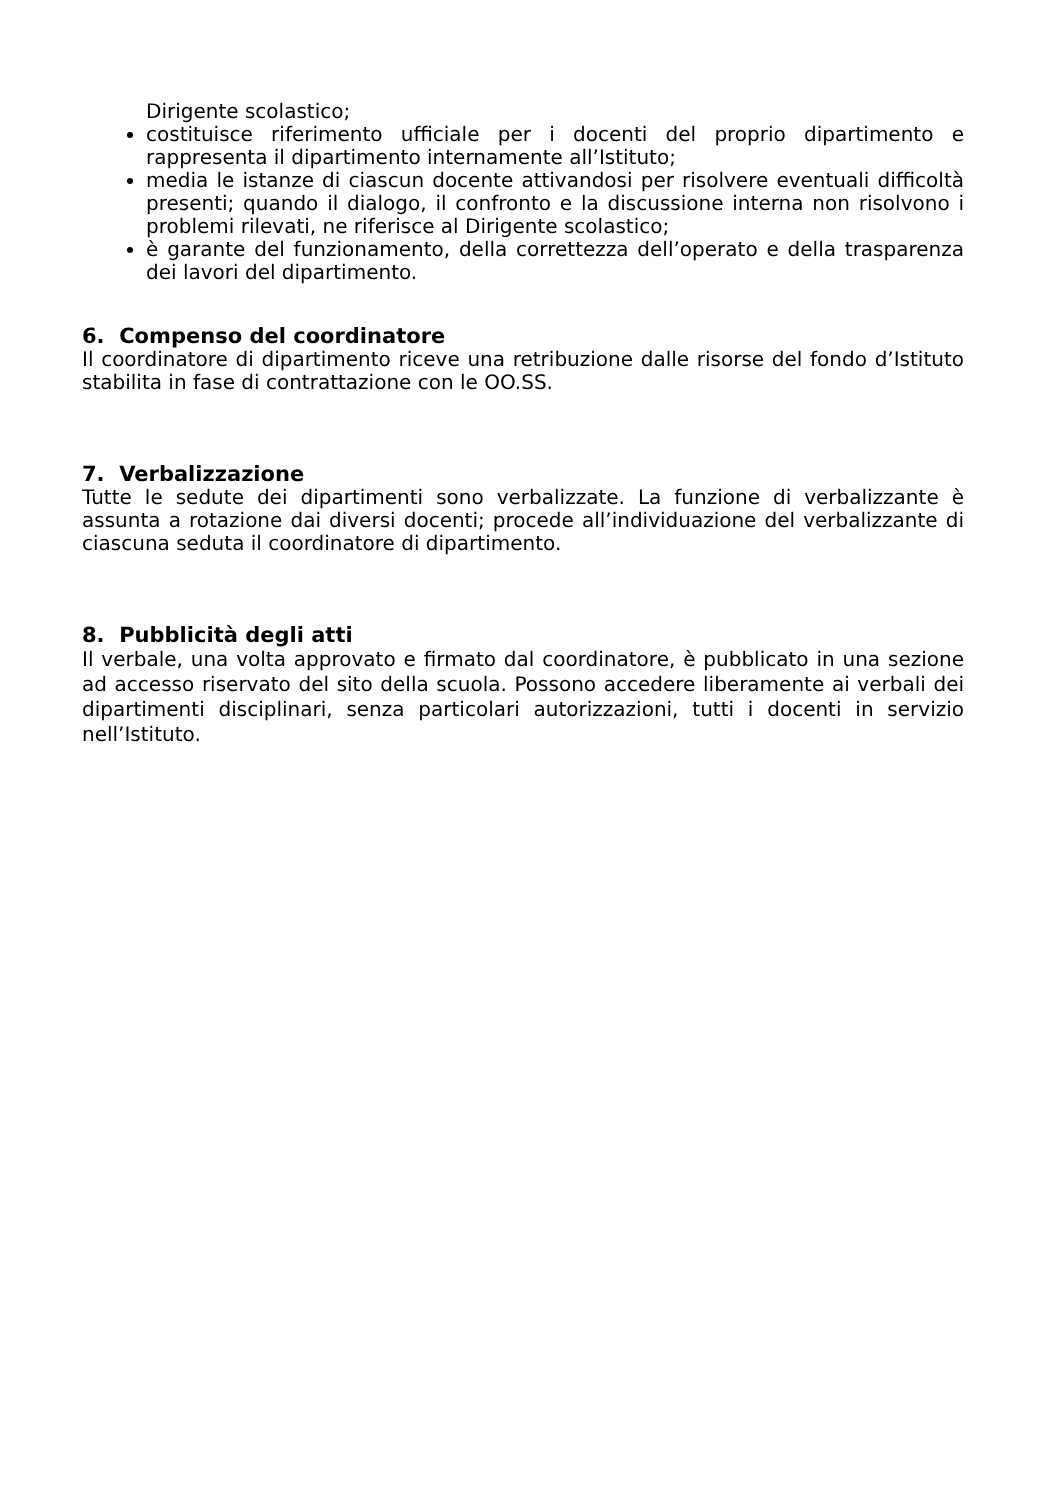Dirigente scolastico;
costituisce riferimento ufficiale per i docenti del proprio dipartimento e rappresenta il dipartimento internamente all’Istituto;
media le istanze di ciascun docente attivandosi per risolvere eventuali difficoltà presenti; quando il dialogo, il confronto e la discussione interna non risolvono i problemi rilevati, ne riferisce al Dirigente scolastico;
è garante del funzionamento, della correttezza dell’operato e della trasparenza dei lavori del dipartimento.
6. Compenso del coordinatore
Il coordinatore di dipartimento riceve una retribuzione dalle risorse del fondo d’Istituto stabilita in fase di contrattazione con le OO.SS.
7. Verbalizzazione
Tutte le sedute dei dipartimenti sono verbalizzate. La funzione di verbalizzante è assunta a rotazione dai diversi docenti; procede all’individuazione del verbalizzante di ciascuna seduta il coordinatore di dipartimento.
8. Pubblicità degli atti
Il verbale, una volta approvato e firmato dal coordinatore, è pubblicato in una sezione ad accesso riservato del sito della scuola. Possono accedere liberamente ai verbali dei dipartimenti disciplinari, senza particolari autorizzazioni, tutti i docenti in servizio nell’Istituto.